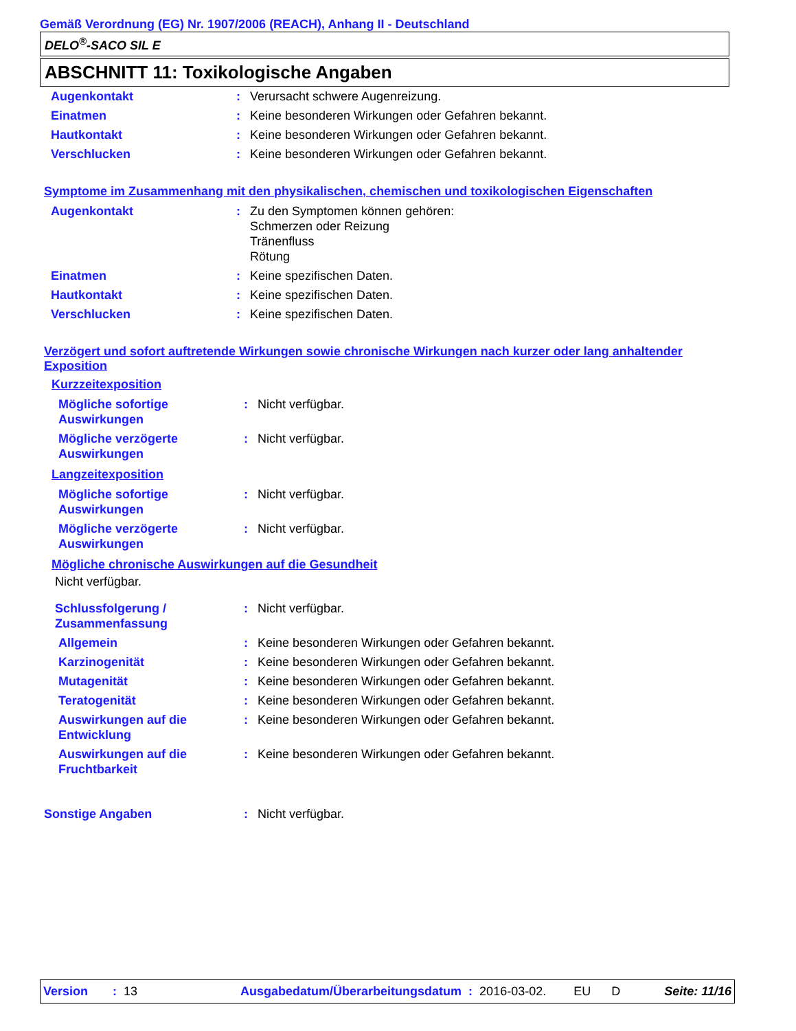Gemäß Verordnung (EG) Nr. 1907/2006 (REACH), Anhang II - Deutschland
DELO<sup>®</sup>-SACO SIL E
ABSCHNITT 11: Toxikologische Angaben
| Augenkontakt | : | Verursacht schwere Augenreizung. |
| Einatmen | : | Keine besonderen Wirkungen oder Gefahren bekannt. |
| Hautkontakt | : | Keine besonderen Wirkungen oder Gefahren bekannt. |
| Verschlucken | : | Keine besonderen Wirkungen oder Gefahren bekannt. |
Symptome im Zusammenhang mit den physikalischen, chemischen und toxikologischen Eigenschaften
| Augenkontakt | : | Zu den Symptomen können gehören: Schmerzen oder Reizung Tränenfluss Rötung |
| Einatmen | : | Keine spezifischen Daten. |
| Hautkontakt | : | Keine spezifischen Daten. |
| Verschlucken | : | Keine spezifischen Daten. |
Verzögert und sofort auftretende Wirkungen sowie chronische Wirkungen nach kurzer oder lang anhaltender Exposition
Kurzzeitexposition
| Mögliche sofortige Auswirkungen | : | Nicht verfügbar. |
| Mögliche verzögerte Auswirkungen | : | Nicht verfügbar. |
Langzeitexposition
| Mögliche sofortige Auswirkungen | : | Nicht verfügbar. |
| Mögliche verzögerte Auswirkungen | : | Nicht verfügbar. |
Mögliche chronische Auswirkungen auf die Gesundheit
Nicht verfügbar.
| Schlussfolgerung / Zusammenfassung | : | Nicht verfügbar. |
| Allgemein | : | Keine besonderen Wirkungen oder Gefahren bekannt. |
| Karzinogenität | : | Keine besonderen Wirkungen oder Gefahren bekannt. |
| Mutagenität | : | Keine besonderen Wirkungen oder Gefahren bekannt. |
| Teratogenität | : | Keine besonderen Wirkungen oder Gefahren bekannt. |
| Auswirkungen auf die Entwicklung | : | Keine besonderen Wirkungen oder Gefahren bekannt. |
| Auswirkungen auf die Fruchtbarkeit | : | Keine besonderen Wirkungen oder Gefahren bekannt. |
| Sonstige Angaben | : | Nicht verfügbar. |
Version: 13 Ausgabedatum/Überarbeitungsdatum: 2016-03-02. EU D Seite: 11/16